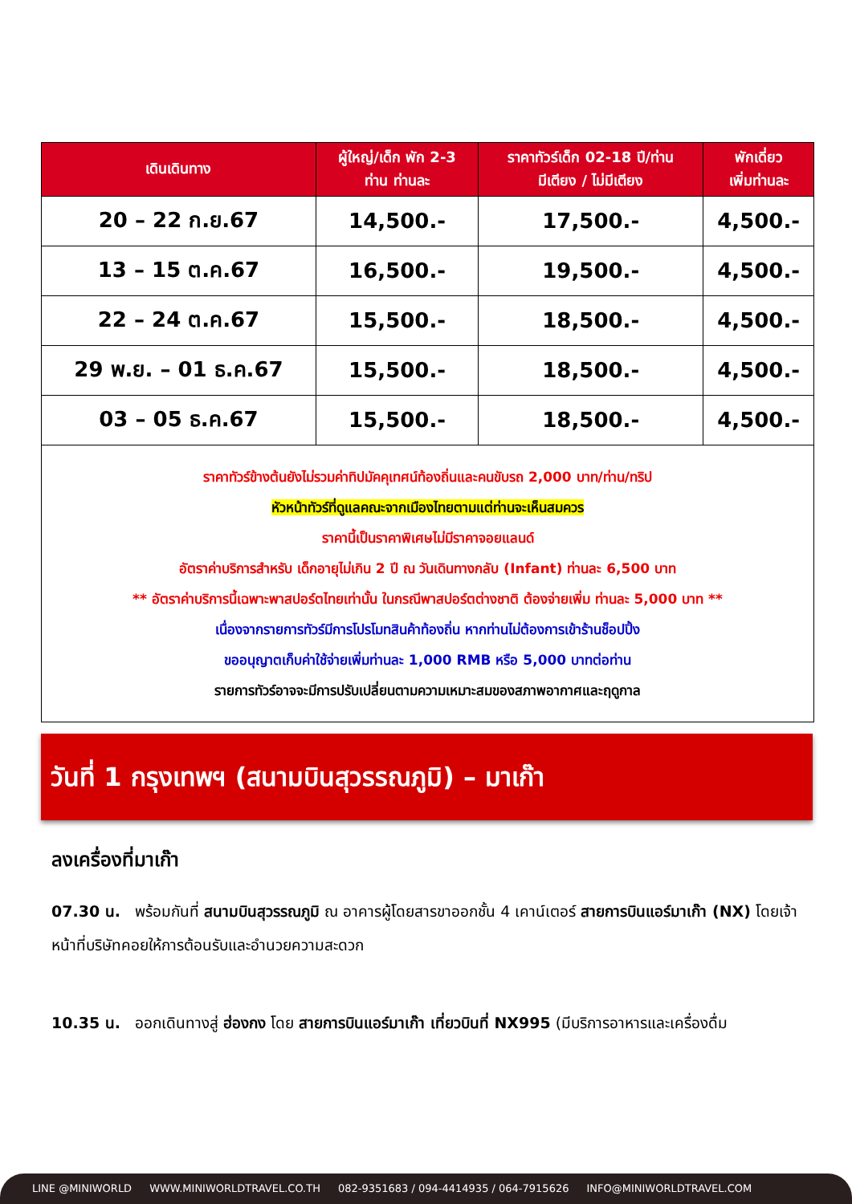| เดินเดินทาง | ผู้ใหญ่/เด็ก พัก 2-3 ท่าน ท่านละ | ราคาทัวร์เด็ก 02-18 ปี/ท่าน มีเตียง / ไม่มีเตียง | พักเดี่ยว เพิ่มท่านละ |
| --- | --- | --- | --- |
| 20 – 22 ก.ย.67 | 14,500.- | 17,500.- | 4,500.- |
| 13 – 15 ต.ค.67 | 16,500.- | 19,500.- | 4,500.- |
| 22 – 24 ต.ค.67 | 15,500.- | 18,500.- | 4,500.- |
| 29 พ.ย. – 01 ธ.ค.67 | 15,500.- | 18,500.- | 4,500.- |
| 03 – 05 ธ.ค.67 | 15,500.- | 18,500.- | 4,500.- |
| ราคาทัวร์ข้างต้นยังไม่รวมค่าทิปมัคคุเทศน์ท้องถิ่นและคนขับรถ 2,000 บาท/ท่าน/ทริป หัวหน้าทัวร์ที่ดูแลคณะจากเมืองไทยตามแต่ท่านจะเห็นสมควร ราคานี้เป็นราคาพิเศษไม่มีราคาจอยแลนด์ อัตราค่าบริการสำหรับ เด็กอายุไม่เกิน 2 ปี ณ วันเดินทางกลับ (Infant) ท่านละ 6,500 บาท ** อัตราค่าบริการนี้เฉพาะพาสปอร์ตไทยเท่านั้น ในกรณีพาสปอร์ตต่างชาติ ต้องจ่ายเพิ่ม ท่านละ 5,000 บาท ** เนื่องจากรายการทัวร์มีการโปรโมทสินค้าท้องถิ่น หากท่านไม่ต้องการเข้าร้านช็อปปิ้ง ขออนุญาตเก็บค่าใช้จ่ายเพิ่มท่านละ 1,000 RMB หรือ 5,000 บาทต่อท่าน รายการทัวร์อาจจะมีการปรับเปลี่ยนตามความเหมาะสมของสภาพอากาศและฤดูกาล | | | |
วันที่ 1 กรุงเทพฯ (สนามบินสุวรรณภูมิ) – มาเก๊า
ลงเครื่องที่มาเก๊า
07.30 น. พร้อมกันที่ สนามบินสุวรรณภูมิ ณ อาคารผู้โดยสารขาออกชั้น 4 เคาน์เตอร์ สายการบินแอร์มาเก๊า (NX) โดยเจ้าหน้าที่บริษัทคอยให้การต้อนรับและอำนวยความสะดวก
10.35 น. ออกเดินทางสู่ ฮ่องกง โดย สายการบินแอร์มาเก๊า เที่ยวบินที่ NX995 (มีบริการอาหารและเครื่องดื่ม
LINE @MINIWORLD WWW.MINIWORLDTRAVEL.CO.TH 082-9351683 / 094-4414935 / 064-7915626 INFO@MINIWORLDTRAVEL.COM